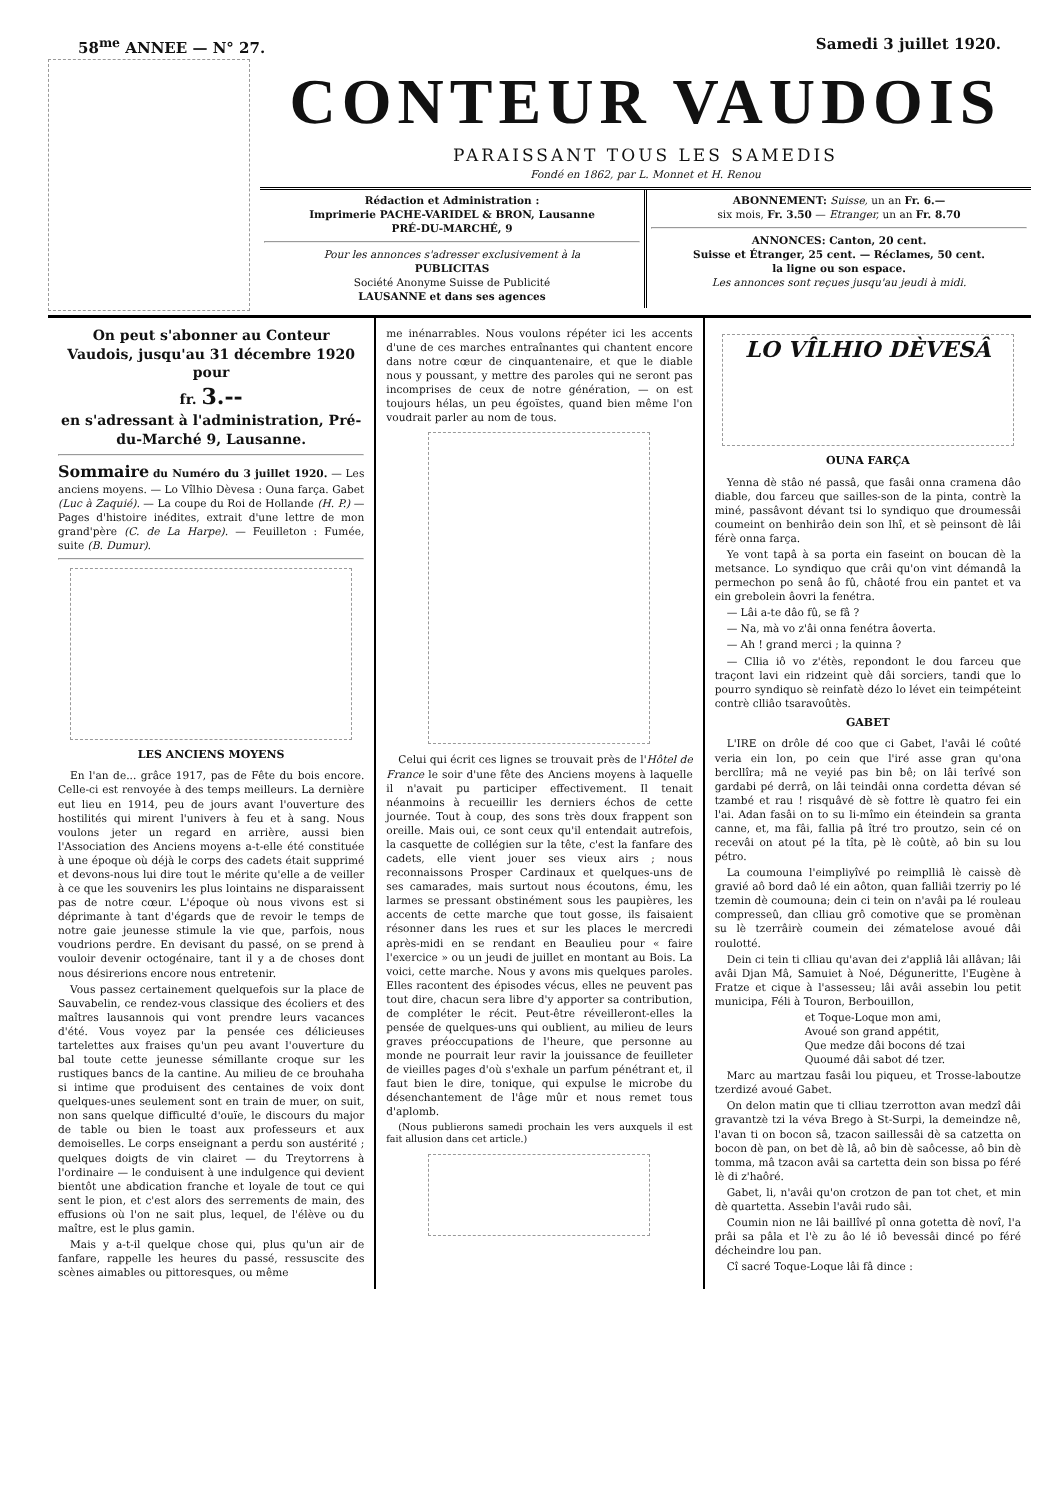58<sup>me</sup> ANNEE — N° 27. Samedi 3 juillet 1920.
CONTEUR VAUDOIS
PARAISSANT TOUS LES SAMEDIS
Fondé en 1862, par L. Monnet et H. Renou
Rédaction et Administration :
Imprimerie PACHE-VARIDEL & BRON, Lausanne
PRÉ-DU-MARCHÉ, 9
Pour les annonces s'adresser exclusivement à la
PUBLICITAS
Société Anonyme Suisse de Publicité
LAUSANNE et dans ses agences
ABONNEMENT: Suisse, un an Fr. 6.—
six mois, Fr. 3.50 — Etranger, un an Fr. 8.70
ANNONCES: Canton, 20 cent.
Suisse et Étranger, 25 cent. — Réclames, 50 cent.
la ligne ou son espace.
Les annonces sont reçues jusqu'au jeudi à midi.
On peut s'abonner au Conteur Vaudois, jusqu'au 31 décembre 1920 pour
fr. 3.--
en s'adressant à l'administration, Pré-du-Marché 9, Lausanne.
Sommaire du Numéro du 3 juillet 1920. — Les anciens moyens. — Lo Vîlhio Dèvesa : Ouna farça. Gabet (Luc à Zaquié). — La coupe du Roi de Hollande (H. P.) — Pages d'histoire inédites, extrait d'une lettre de mon grand'père (C. de La Harpe). — Feuilleton : Fumée, suite (B. Dumur).
LES ANCIENS MOYENS
En l'an de... grâce 1917, pas de Fête du bois encore. Celle-ci est renvoyée à des temps meilleurs. La dernière eut lieu en 1914, peu de jours avant l'ouverture des hostilités qui mirent l'univers à feu et à sang. Nous voulons jeter un regard en arrière, aussi bien l'Association des Anciens moyens a-t-elle été constituée à une époque où déjà le corps des cadets était supprimé et devons-nous lui dire tout le mérite qu'elle a de veiller à ce que les souvenirs les plus lointains ne disparaissent pas de notre cœur. L'époque où nous vivons est si déprimante à tant d'égards que de revoir le temps de notre gaie jeunesse stimule la vie que, parfois, nous voudrions perdre. En devisant du passé, on se prend à vouloir devenir octogénaire, tant il y a de choses dont nous désirerions encore nous entretenir.
Vous passez certainement quelquefois sur la place de Sauvabelin, ce rendez-vous classique des écoliers et des maîtres lausannois qui vont prendre leurs vacances d'été. Vous voyez par la pensée ces délicieuses tartelettes aux fraises qu'un peu avant l'ouverture du bal toute cette jeunesse sémillante croque sur les rustiques bancs de la cantine. Au milieu de ce brouhaha si intime que produisent des centaines de voix dont quelques-unes seulement sont en train de muer, on suit, non sans quelque difficulté d'ouïe, le discours du major de table ou bien le toast aux professeurs et aux demoiselles. Le corps enseignant a perdu son austérité ; quelques doigts de vin clairet — du Treytorrens à l'ordinaire — le conduisent à une indulgence qui devient bientôt une abdication franche et loyale de tout ce qui sent le pion, et c'est alors des serrements de main, des effusions où l'on ne sait plus, lequel, de l'élève ou du maître, est le plus gamin.
Mais y a-t-il quelque chose qui, plus qu'un air de fanfare, rappelle les heures du passé, ressuscite des scènes aimables ou pittoresques, ou même
me inénarrables. Nous voulons répéter ici les accents d'une de ces marches entraînantes qui chantent encore dans notre cœur de cinquantenaire, et que le diable nous y poussant, y mettre des paroles qui ne seront pas incomprises de ceux de notre génération, — on est toujours hélas, un peu égoïstes, quand bien même l'on voudrait parler au nom de tous.
Celui qui écrit ces lignes se trouvait près de l'Hôtel de France le soir d'une fête des Anciens moyens à laquelle il n'avait pu participer effectivement. Il tenait néanmoins à recueillir les derniers échos de cette journée. Tout à coup, des sons très doux frappent son oreille. Mais oui, ce sont ceux qu'il entendait autrefois, la casquette de collégien sur la tête, c'est la fanfare des cadets, elle vient jouer ses vieux airs ; nous reconnaissons Prosper Cardinaux et quelques-uns de ses camarades, mais surtout nous écoutons, ému, les larmes se pressant obstinément sous les paupières, les accents de cette marche que tout gosse, ils faisaient résonner dans les rues et sur les places le mercredi après-midi en se rendant en Beaulieu pour « faire l'exercice » ou un jeudi de juillet en montant au Bois. La voici, cette marche. Nous y avons mis quelques paroles. Elles racontent des épisodes vécus, elles ne peuvent pas tout dire, chacun sera libre d'y apporter sa contribution, de compléter le récit. Peut-être réveilleront-elles la pensée de quelques-uns qui oublient, au milieu de leurs graves préoccupations de l'heure, que personne au monde ne pourrait leur ravir la jouissance de feuilleter de vieilles pages d'où s'exhale un parfum pénétrant et, il faut bien le dire, tonique, qui expulse le microbe du désenchantement de l'âge mûr et nous remet tous d'aplomb.
(Nous publierons samedi prochain les vers auxquels il est fait allusion dans cet article.)
LO VÎLHIO DÈVESÂ
OUNA FARÇA
Yenna dè stâo né passâ, que fasâi onna cramena dâo diable, dou farceu que sailles-son de la pinta, contrè la miné, passâvont dévant tsi lo syndiquo que droumessâi coumeint on benhirâo dein son lhî, et sè peinsont dè lâi férè onna farça.
Ye vont tapâ à sa porta ein faseint on boucan dè la metsance. Lo syndiquo que crâi qu'on vint démandâ la permechon po senâ âo fû, châoté frou ein pantet et va ein grebolein âovri la fenétra.
— Lâi a-te dâo fû, se fâ ?
— Na, mà vo z'âi onna fenétra âoverta.
— Ah ! grand merci ; la quinna ?
— Cllia iô vo z'étès, repondont le dou farceu que traçont lavi ein ridzeint què dâi sorciers, tandi que lo pourro syndiquo sè reinfatè dézo lo lévet ein teimpéteint contrè clliâo tsaravoûtès.
GABET
L'IRE on drôle dé coo que ci Gabet, l'avâi lé coûté veria ein lon, po cein que l'iré asse gran qu'ona bercllîra; mâ ne veyié pas bin bê; on lâi terîvé son gardabi pé derrâ, on lâi teindâi onna cordetta dévan sé tzambé et rau ! risquâvé dè sè fottre lè quatro fei ein l'ai. Adan fasâi on to su li-mîmo ein éteindein sa granta canne, et, ma fâi, fallia pâ îtré tro proutzo, sein cé on recevâi on atout pé la tîta, pè lè coûtè, aô bin su lou pétro.
La coumouna l'eimpliyîvé po reimplliâ lè caissè dè gravié aô bord daô lé ein aôton, quan falliâi tzerriy po lé tzemin dè coumouna; dein ci tein on n'avâi pa lé rouleau compresseû, dan clliau grô comotive que se promènan su lè tzerrâirè coumein dei zématelose avoué dâi roulotté.
Dein ci tein ti clliau qu'avan dei z'appliâ lâi allâvan; lâi avâi Djan Mâ, Samuiet à Noé, Déguneritte, l'Eugène à Fratze et cique à l'assesseu; lâi avâi assebin lou petit municipa, Féli à Touron, Berbouillon,
et Toque-Loque mon ami,
Avoué son grand appétit,
Que medze dâi bocons dé tzai
Quoumé dâi sabot dé tzer.
Marc au martzau fasâi lou piqueu, et Trosse-laboutze tzerdizé avoué Gabet.
On delon matin que ti clliau tzerrotton avan medzî dâi gravantzè tzi la véva Brego à St-Surpi, la demeindze nê, l'avan ti on bocon sâ, tzacon saillessâi dè sa catzetta on bocon dè pan, on bet dè lâ, aô bin dè saôcesse, aô bin dè tomma, mâ tzacon avâi sa cartetta dein son bissa po féré lè di z'haôré.
Gabet, li, n'avâi qu'on crotzon de pan tot chet, et min dè quartetta. Assebin l'avâi rudo sâi.
Coumin nion ne lâi baillîvé pî onna gotetta dè novî, l'a prâi sa pâla et l'è zu âo lé iô bevessâi dincé po féré décheindre lou pan.
Cî sacré Toque-Loque lâi fâ dince :